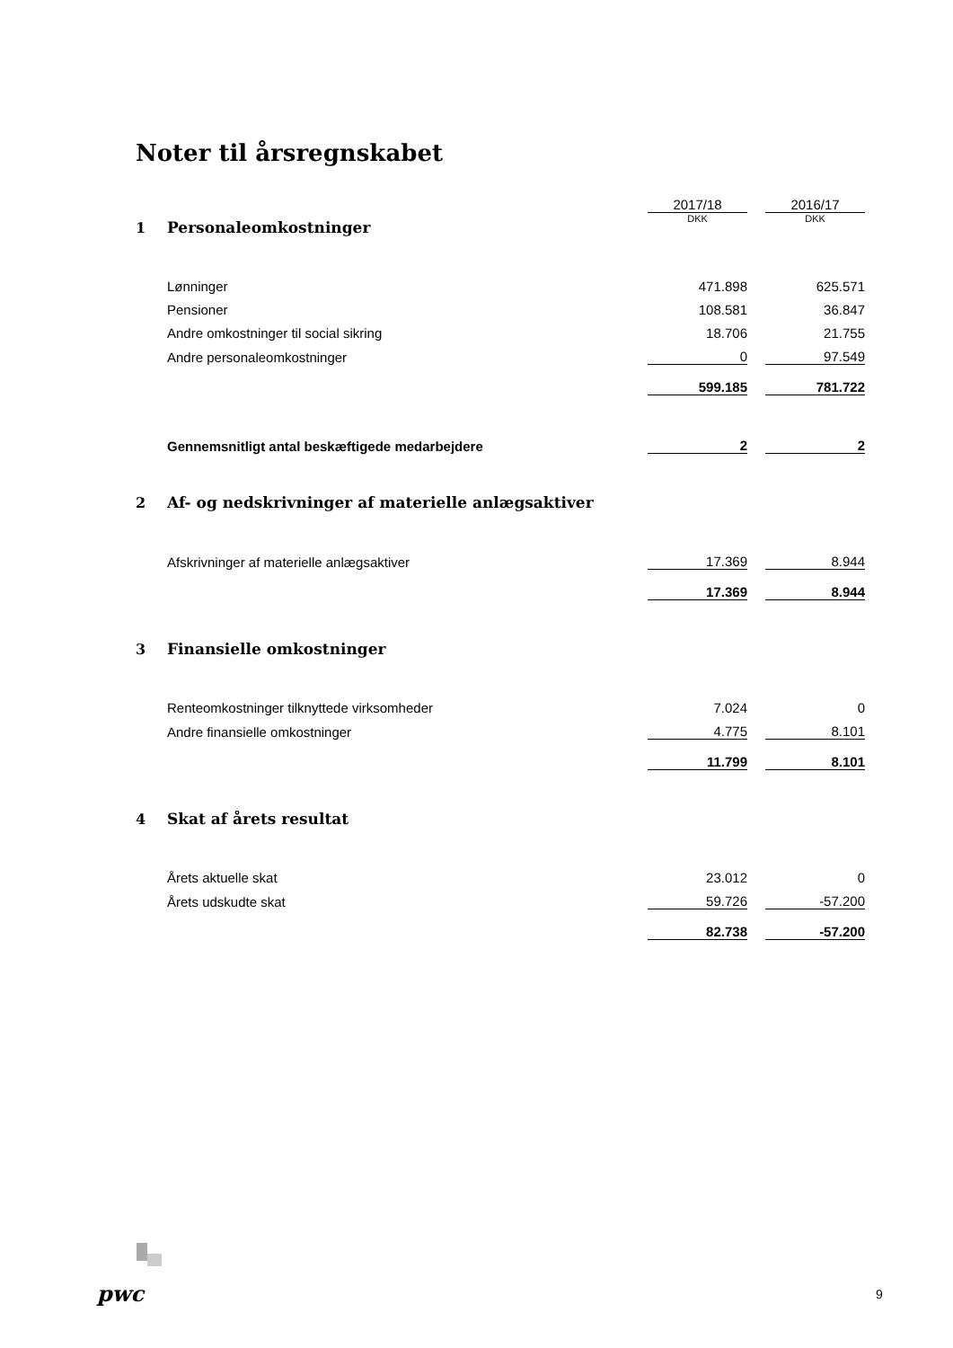Noter til årsregnskabet
| | | 2017/18 | | 2016/17 |
| 1 | Personaleomkostninger | DKK | | DKK |
| | Lønninger | 471.898 | | 625.571 |
| | Pensioner | 108.581 | | 36.847 |
| | Andre omkostninger til social sikring | 18.706 | | 21.755 |
| | Andre personaleomkostninger | 0 | | 97.549 |
| | | 599.185 | | 781.722 |
| | Gennemsnitligt antal beskæftigede medarbejdere | 2 | | 2 |
| 2 | Af- og nedskrivninger af materielle anlægsaktiver | | | |
| | Afskrivninger af materielle anlægsaktiver | 17.369 | | 8.944 |
| | | 17.369 | | 8.944 |
| 3 | Finansielle omkostninger | | | |
| | Renteomkostninger tilknyttede virksomheder | 7.024 | | 0 |
| | Andre finansielle omkostninger | 4.775 | | 8.101 |
| | | 11.799 | | 8.101 |
| 4 | Skat af årets resultat | | | |
| | Årets aktuelle skat | 23.012 | | 0 |
| | Årets udskudte skat | 59.726 | | -57.200 |
| | | 82.738 | | -57.200 |
pwc 9